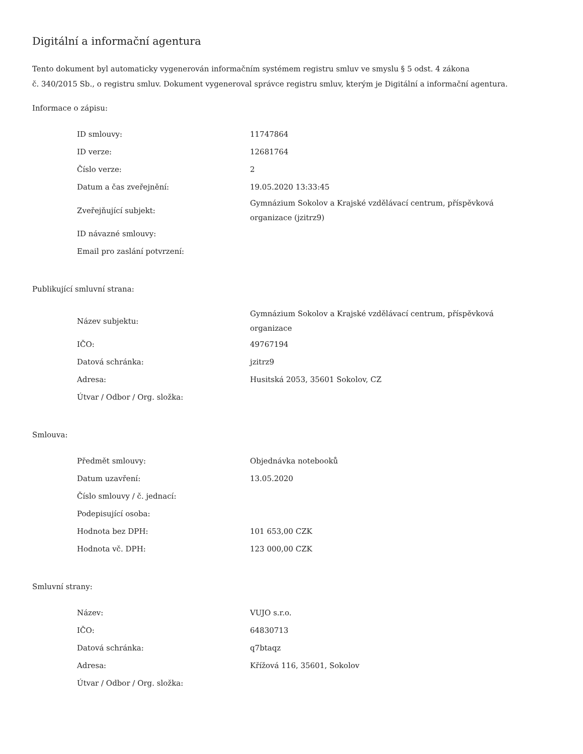Digitální a informační agentura
Tento dokument byl automaticky vygenerován informačním systémem registru smluv ve smyslu § 5 odst. 4 zákona
č. 340/2015 Sb., o registru smluv. Dokument vygeneroval správce registru smluv, kterým je Digitální a informační agentura.
Informace o zápisu:
| ID smlouvy: | 11747864 |
| ID verze: | 12681764 |
| Číslo verze: | 2 |
| Datum a čas zveřejnění: | 19.05.2020 13:33:45 |
| Zveřejňující subjekt: | Gymnázium Sokolov a Krajské vzdělávací centrum, příspěvková organizace (jzitrz9) |
| ID návazné smlouvy: | |
| Email pro zaslání potvrzení: | |
Publikující smluvní strana:
| Název subjektu: | Gymnázium Sokolov a Krajské vzdělávací centrum, příspěvková organizace |
| IČO: | 49767194 |
| Datová schránka: | jzitrz9 |
| Adresa: | Husitská 2053, 35601 Sokolov, CZ |
| Útvar / Odbor / Org. složka: | |
Smlouva:
| Předmět smlouvy: | Objednávka notebooků |
| Datum uzavření: | 13.05.2020 |
| Číslo smlouvy / č. jednací: | |
| Podepisující osoba: | |
| Hodnota bez DPH: | 101 653,00 CZK |
| Hodnota vč. DPH: | 123 000,00 CZK |
Smluvní strany:
| Název: | VUJO s.r.o. |
| IČO: | 64830713 |
| Datová schránka: | q7btaqz |
| Adresa: | Křížová 116, 35601, Sokolov |
| Útvar / Odbor / Org. složka: | |